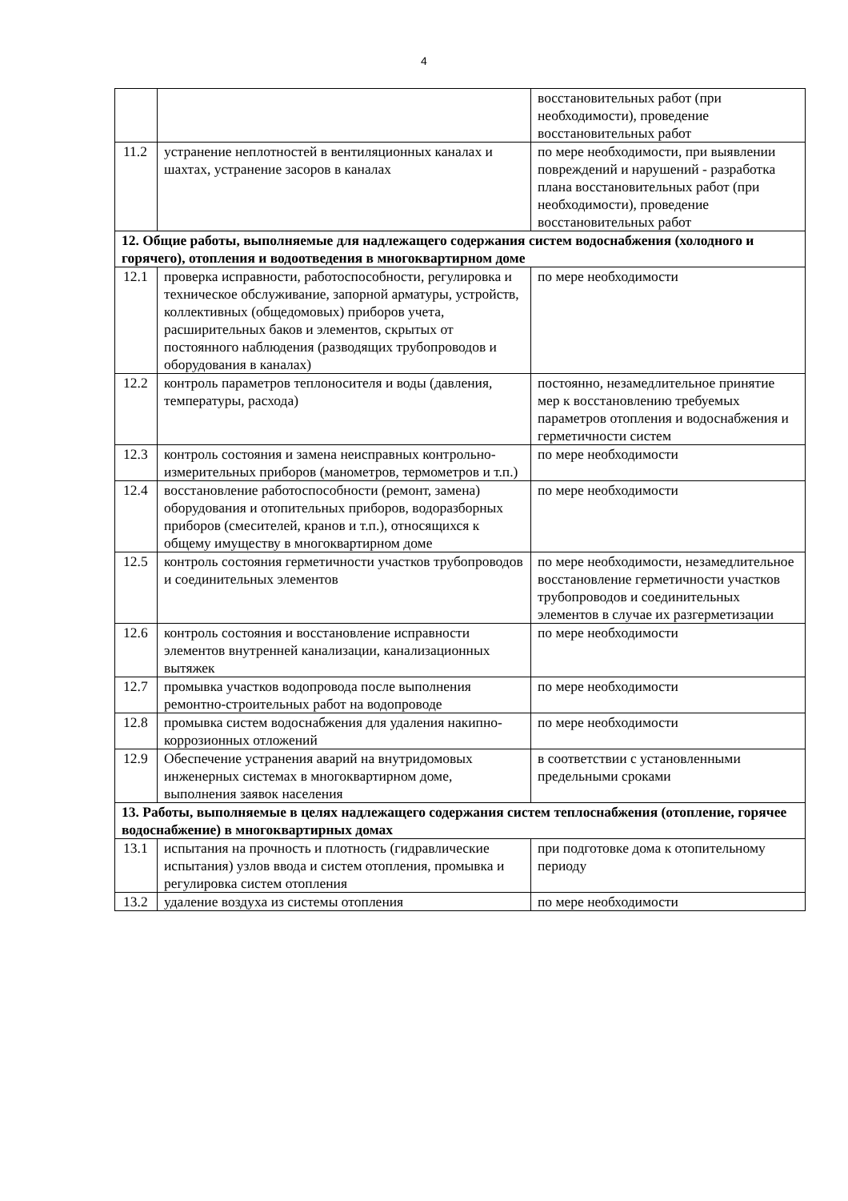4
| | | восстановительных работ (при необходимости), проведение восстановительных работ |
| 11.2 | устранение неплотностей в вентиляционных каналах и шахтах, устранение засоров в каналах | по мере необходимости, при выявлении повреждений и нарушений - разработка плана восстановительных работ (при необходимости), проведение восстановительных работ |
| 12. Общие работы, выполняемые для надлежащего содержания систем водоснабжения (холодного и горячего), отопления и водоотведения в многоквартирном доме | | |
| 12.1 | проверка исправности, работоспособности, регулировка и техническое обслуживание, запорной арматуры, устройств, коллективных (общедомовых) приборов учета, расширительных баков и элементов, скрытых от постоянного наблюдения (разводящих трубопроводов и оборудования в каналах) | по мере необходимости |
| 12.2 | контроль параметров теплоносителя и воды (давления, температуры, расхода) | постоянно, незамедлительное принятие мер к восстановлению требуемых параметров отопления и водоснабжения и герметичности систем |
| 12.3 | контроль состояния и замена неисправных контрольно-измерительных приборов (манометров, термометров и т.п.) | по мере необходимости |
| 12.4 | восстановление работоспособности (ремонт, замена) оборудования и отопительных приборов, водоразборных приборов (смесителей, кранов и т.п.), относящихся к общему имуществу в многоквартирном доме | по мере необходимости |
| 12.5 | контроль состояния герметичности участков трубопроводов и соединительных элементов | по мере необходимости, незамедлительное восстановление герметичности участков трубопроводов и соединительных элементов в случае их разгерметизации |
| 12.6 | контроль состояния и восстановление исправности элементов внутренней канализации, канализационных вытяжек | по мере необходимости |
| 12.7 | промывка участков водопровода после выполнения ремонтно-строительных работ на водопроводе | по мере необходимости |
| 12.8 | промывка систем водоснабжения для удаления накипно-коррозионных отложений | по мере необходимости |
| 12.9 | Обеспечение устранения аварий на внутридомовых инженерных системах в многоквартирном доме, выполнения заявок населения | в соответствии с установленными предельными сроками |
| 13. Работы, выполняемые в целях надлежащего содержания систем теплоснабжения (отопление, горячее водоснабжение) в многоквартирных домах | | |
| 13.1 | испытания на прочность и плотность (гидравлические испытания) узлов ввода и систем отопления, промывка и регулировка систем отопления | при подготовке дома к отопительному периоду |
| 13.2 | удаление воздуха из системы отопления | по мере необходимости |